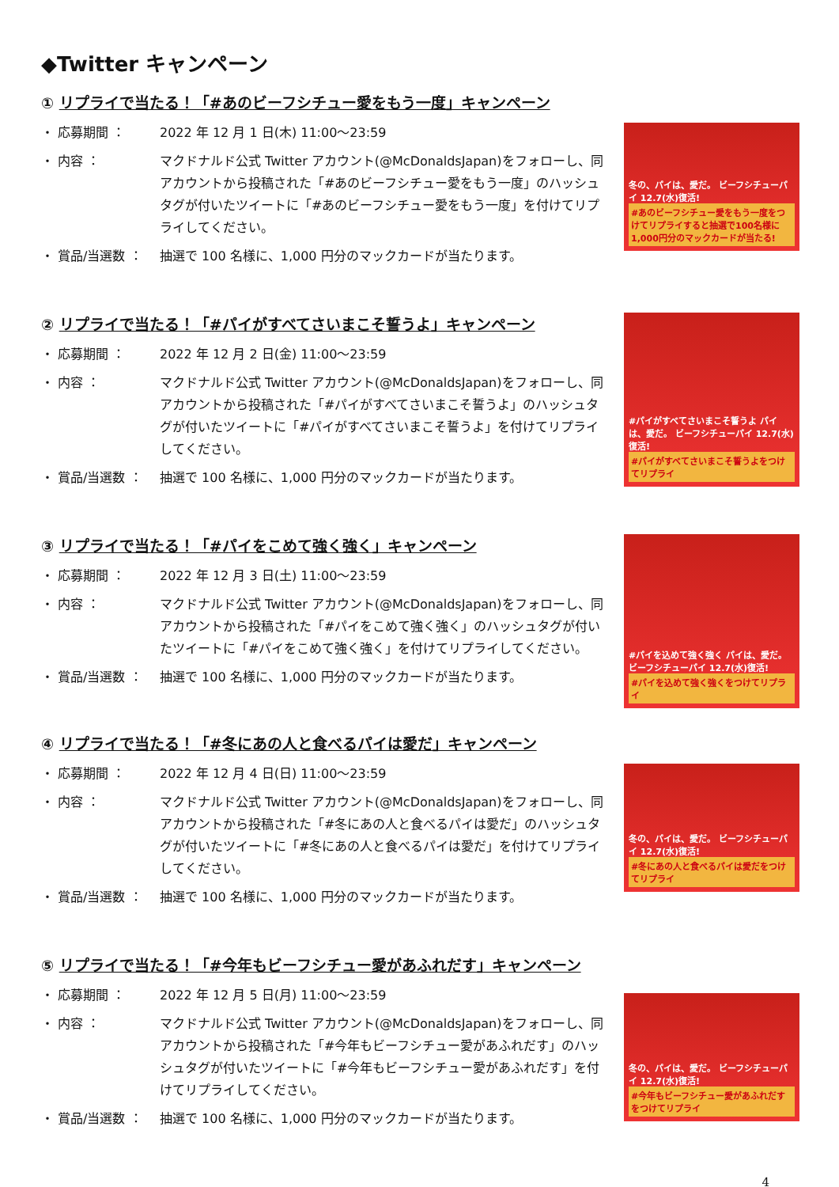◆Twitter キャンペーン
① リプライで当たる！「#あのビーフシチュー愛をもう一度」キャンペーン
・ 応募期間 ： 2022 年 12 月 1 日(木) 11:00～23:59
・ 内容 ： マクドナルド公式 Twitter アカウント(@McDonaldsJapan)をフォローし、同アカウントから投稿された「#あのビーフシチュー愛をもう一度」のハッシュタグが付いたツイートに「#あのビーフシチュー愛をもう一度」を付けてリプライしてください。
・ 賞品/当選数 ： 抽選で 100 名様に、1,000 円分のマックカードが当たります。
冬の、パイは、愛だ。 ビーフシチューパイ 12.7(水)復活!
#あのビーフシチュー愛をもう一度をつけてリプライすると抽選で100名様に1,000円分のマックカードが当たる!
② リプライで当たる！「#パイがすべてさいまこそ誓うよ」キャンペーン
・ 応募期間 ： 2022 年 12 月 2 日(金) 11:00～23:59
・ 内容 ： マクドナルド公式 Twitter アカウント(@McDonaldsJapan)をフォローし、同アカウントから投稿された「#パイがすべてさいまこそ誓うよ」のハッシュタグが付いたツイートに「#パイがすべてさいまこそ誓うよ」を付けてリプライしてください。
・ 賞品/当選数 ： 抽選で 100 名様に、1,000 円分のマックカードが当たります。
#パイがすべてさいまこそ誓うよ パイは、愛だ。 ビーフシチューパイ 12.7(水)復活!
#パイがすべてさいまこそ誓うよをつけてリプライ
③ リプライで当たる！「#パイをこめて強く強く」キャンペーン
・ 応募期間 ： 2022 年 12 月 3 日(土) 11:00～23:59
・ 内容 ： マクドナルド公式 Twitter アカウント(@McDonaldsJapan)をフォローし、同アカウントから投稿された「#パイをこめて強く強く」のハッシュタグが付いたツイートに「#パイをこめて強く強く」を付けてリプライしてください。
・ 賞品/当選数 ： 抽選で 100 名様に、1,000 円分のマックカードが当たります。
#パイを込めて強く強く パイは、愛だ。 ビーフシチューパイ 12.7(水)復活!
#パイを込めて強く強くをつけてリプライ
④ リプライで当たる！「#冬にあの人と食べるパイは愛だ」キャンペーン
・ 応募期間 ： 2022 年 12 月 4 日(日) 11:00～23:59
・ 内容 ： マクドナルド公式 Twitter アカウント(@McDonaldsJapan)をフォローし、同アカウントから投稿された「#冬にあの人と食べるパイは愛だ」のハッシュタグが付いたツイートに「#冬にあの人と食べるパイは愛だ」を付けてリプライしてください。
・ 賞品/当選数 ： 抽選で 100 名様に、1,000 円分のマックカードが当たります。
冬の、パイは、愛だ。 ビーフシチューパイ 12.7(水)復活!
#冬にあの人と食べるパイは愛だをつけてリプライ
⑤ リプライで当たる！「#今年もビーフシチュー愛があふれだす」キャンペーン
・ 応募期間 ： 2022 年 12 月 5 日(月) 11:00～23:59
・ 内容 ： マクドナルド公式 Twitter アカウント(@McDonaldsJapan)をフォローし、同アカウントから投稿された「#今年もビーフシチュー愛があふれだす」のハッシュタグが付いたツイートに「#今年もビーフシチュー愛があふれだす」を付けてリプライしてください。
・ 賞品/当選数 ： 抽選で 100 名様に、1,000 円分のマックカードが当たります。
冬の、パイは、愛だ。 ビーフシチューパイ 12.7(水)復活!
#今年もビーフシチュー愛があふれだすをつけてリプライ
4